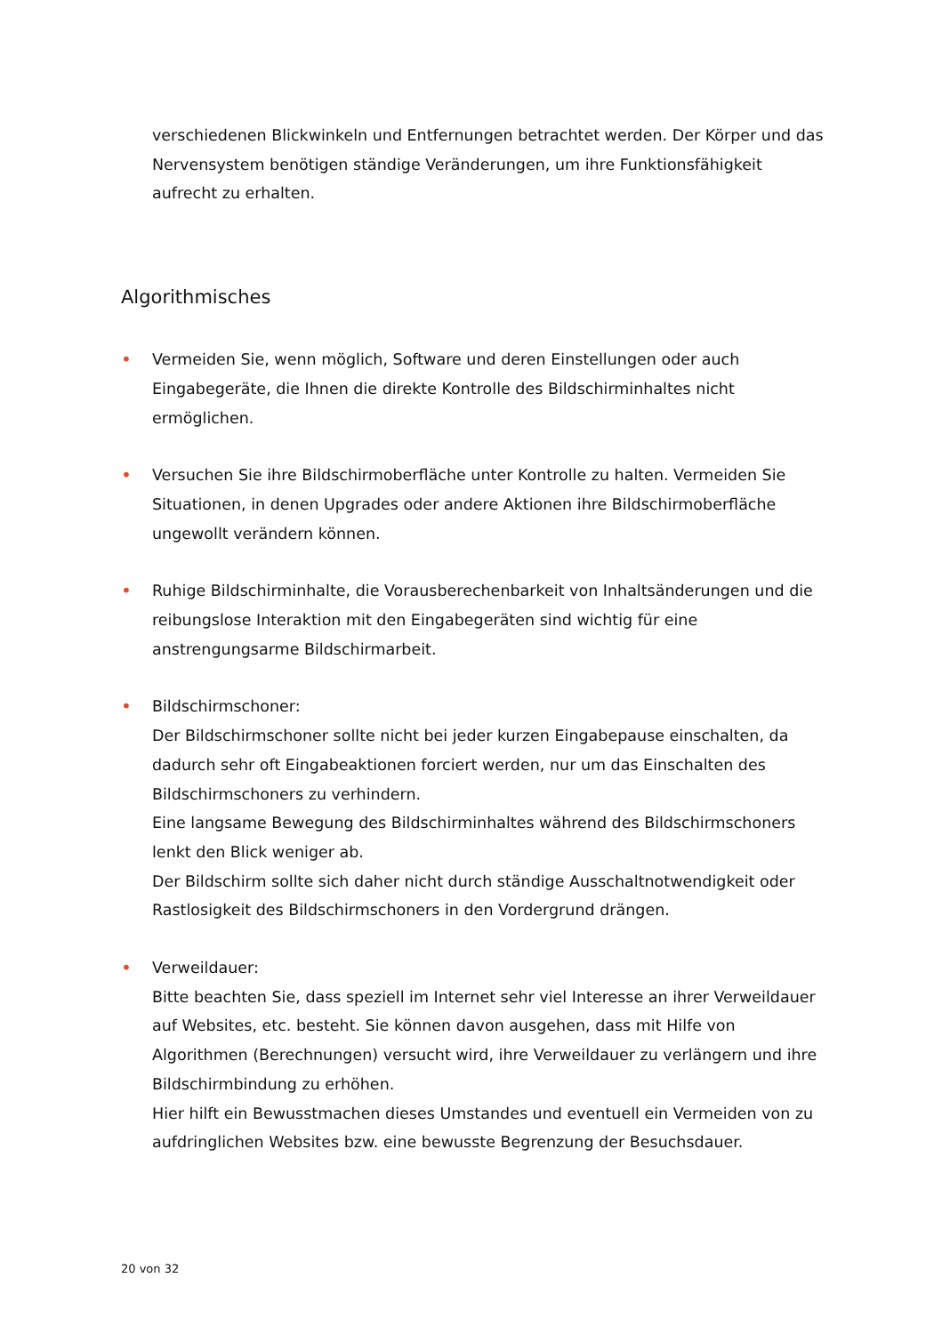verschiedenen Blickwinkeln und Entfernungen betrachtet werden. Der Körper und das Nervensystem benötigen ständige Veränderungen, um ihre Funktionsfähigkeit aufrecht zu erhalten.
Algorithmisches
• Vermeiden Sie, wenn möglich, Software und deren Einstellungen oder auch Eingabegeräte, die Ihnen die direkte Kontrolle des Bildschirminhaltes nicht ermöglichen.
• Versuchen Sie ihre Bildschirmoberfläche unter Kontrolle zu halten. Vermeiden Sie Situationen, in denen Upgrades oder andere Aktionen ihre Bildschirmoberfläche ungewollt verändern können.
• Ruhige Bildschirminhalte, die Vorausberechenbarkeit von Inhaltsänderungen und die reibungslose Interaktion mit den Eingabegeräten sind wichtig für eine anstrengungsarme Bildschirmarbeit.
• Bildschirmschoner:
Der Bildschirmschoner sollte nicht bei jeder kurzen Eingabepause einschalten, da dadurch sehr oft Eingabeaktionen forciert werden, nur um das Einschalten des Bildschirmschoners zu verhindern.
Eine langsame Bewegung des Bildschirminhaltes während des Bildschirmschoners lenkt den Blick weniger ab.
Der Bildschirm sollte sich daher nicht durch ständige Ausschaltnotwendigkeit oder Rastlosigkeit des Bildschirmschoners in den Vordergrund drängen.
• Verweildauer:
Bitte beachten Sie, dass speziell im Internet sehr viel Interesse an ihrer Verweildauer auf Websites, etc. besteht. Sie können davon ausgehen, dass mit Hilfe von Algorithmen (Berechnungen) versucht wird, ihre Verweildauer zu verlängern und ihre Bildschirmbindung zu erhöhen.
Hier hilft ein Bewusstmachen dieses Umstandes und eventuell ein Vermeiden von zu aufdringlichen Websites bzw. eine bewusste Begrenzung der Besuchsdauer.
20 von 32